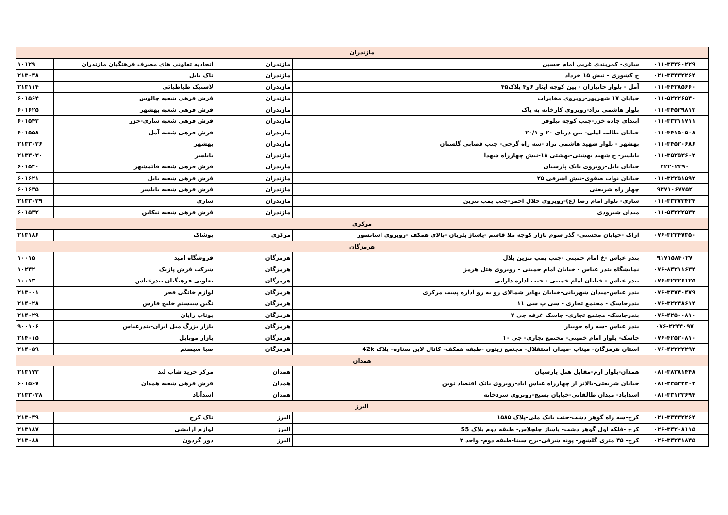| مازندران | | | | |
| ۰۱۱-۳۳۳۶۰۲۲۹ | ساری- کمربندی غربی امام حسین | مازندران | اتحادیه تعاونی های مصرف فرهنگیان مازندران | ۱۰۱۲۹ |
| ۰۲۱-۳۳۴۳۲۲۶۴ | خ کشوری - نبش ۱۵ خرداد | مازندران | تاک بابل | ۲۱۳۰۴۸ |
| ۰۱۱-۴۴۲۸۵۶۶۰ | آمل - بلوار جانبازان - بین کوچه ایثار ۶و۴ پلاک۴۵ | مازندران | لاستیک طباطبائی | ۲۱۳۱۱۴ |
| ۰۱۱-۵۲۲۲۶۵۴۰ | خیابان ۱۷ شهریور-روبروی مخابرات | مازندران | فرش فرهی شعبه چالوس | ۶۰۱۵۶۴ |
| ۰۱۱-۳۴۵۲۹۸۱۳ | بلوار هاشمی نژاد-روبروی کارخانه به پاک | مازندران | فرش فرهی شعبه بهشهر | ۶۰۱۶۲۵ |
| ۰۱۱-۳۳۲۱۱۷۱۱ | ابتدای جاده خزر-جنب کوچه نیلوفر | مازندران | فرش فرهی شعبه ساری-خزر | ۶۰۱۵۴۲ |
| ۰۱۱-۴۴۱۵۰۵۰۸ | خیابان طالب املی- بین دریای ۲۰ و ۲۰/۱ | مازندران | فرش فرهی شعبه آمل | ۶۰۱۵۵۸ |
| ۰۱۱-۳۴۵۲۰۶۸۶ | بهشهر - بلوار شهید هاشمی نژاد -سه راه گرجی- جنب قصابی گلستان | مازندران | بهشهر | ۲۱۳۳۰۲۶ |
| ۰۱۱-۳۵۲۵۳۶۰۲ | بابلسر- خ شهید بهشتی-بهشتی ۱۸-نبش چهارراه شهدا | مازندران | بابلسر | ۲۱۳۳۰۳۰ |
| ۴۲۲۰۲۳۹۰ | خیابان بابل-روبروی بانک پارسیان | مازندران | فرش فرهی شعبه قائمشهر | ۶۰۱۵۴۰ |
| ۰۱۱-۳۲۲۵۱۵۹۲ | خیابان نواب صفوی-نبش اشرفی ۲۵ | مازندران | فرش فرهی شعبه بابل | ۶۰۱۶۲۱ |
| ۹۳۷۱۰۶۷۷۵۲ | چهار راه شریعتی | مازندران | فرش فرهی شعبه بابلسر | ۶۰۱۶۳۵ |
| ۰۱۱-۳۳۲۷۳۴۲۴ | ساری- بلوار امام رضا (ع)-روبروی حلال احمر-جنب پمپ بنزین | مازندران | ساری | ۲۱۳۳۰۲۹ |
| ۰۱۱-۵۴۲۲۲۵۳۳ | میدان شیرودی | مازندران | فرش فرهی شعبه تنکابن | ۶۰۱۵۳۲ |
| مرکزی | | | | |
| ۰۷۶-۳۲۲۴۷۳۵۰ | اراک -خیابان محسنی- گذر سوم بازار کوچه ملا قاسم -پاساژ بلریان -بالای همکف -روبروی اسانسور | مرکزی | پوشاک | ۲۱۳۱۸۶ |
| هرمزگان | | | | |
| ۹۱۷۱۵۸۴۰۲۷ | بندر عباس -خ امام خمینی -جنب پمپ بنزین بلال | هرمزگان | فروشگاه امید | ۱۰۰۱۵ |
| ۰۷۶-۸۴۲۱۱۶۳۴ | نمایشگاه بندر عباس - خیابان امام خمینی - روبروی هتل هرمز | هرمزگان | شرکت فرش پازیک | ۱۰۲۴۲ |
| ۰۷۶-۳۲۲۲۶۱۲۵ | بندر عباس - خیابان امام خمینی - جنب اداره دارایی | هرمزگان | تعاونی فرهنگیان بندرعباس | ۱۰۰۱۳ |
| ۰۷۶-۳۳۷۴۰۴۷۹ | بندر عباس-میدان شهربانی-خیابان بهادر شمالای رو به رو اداره پست مرکزی | هرمزگان | لوازم خانگی فجر | ۲۱۳۰۰۱ |
| ۰۷۶-۳۲۲۴۸۶۱۴ | بندرجاسک - مجتمع تجاری - سی پ سی ۱۱ | هرمزگان | نگین سیستم خلیج فارس | ۲۱۴۰۲۸ |
| ۰۷۶-۴۲۵۰۰۸۱۰ | بندرجاسک- مجتمع تجاری- جاسک غرفه جی ۷ | هرمزگان | یوتاب رایان | ۲۱۴۰۲۹ |
| ۰۷۶-۲۲۴۴۰۹۷ | بندر عباس -سه راه جویبار | هرمزگان | بازار بزرگ مبل ایران-بندرعباس | ۹۰۰۱۰۶ |
| ۰۷۶-۴۲۵۲۰۸۱۰ | جاسک- بلوار امام خمینی- مجتمع تجاری- جی ۱۰ | هرمزگان | بازار موبایل | ۲۱۴۰۱۵ |
| ۰۷۶-۴۲۲۲۲۲۹۲ | استان هرمزگان- میناب -میدان استقلال- مجتمع زیتون -طبقه همکف- کانال لاین ستاره- پلاک 42k | هرمزگان | صبا سیستم | ۲۱۴۰۵۹ |
| همدان | | | | |
| ۰۸۱-۳۸۳۸۱۴۴۸ | همدان-بلوار ارم-مقابل هتل پارسیان | همدان | مرکز خرید شاپ لند | ۲۱۳۱۷۲ |
| ۰۸۱-۳۲۵۳۲۲۰۳ | خیابان شریعتی-بالاتر از چهارراه عباس اباد-روبروی بانک اقتصاد نوین | همدان | فرش فرهی شعبه همدان | ۶۰۱۵۶۷ |
| ۰۸۱-۳۳۱۲۳۶۹۴ | اسداباد- میدان طالقانی-خیابان بسیج-روبروی سردخانه | همدان | اسدآباد | ۲۱۳۳۰۲۸ |
| البرز | | | | |
| ۰۲۱-۳۳۴۳۲۲۶۴ | کرج-سه راه گوهر دشت-جنب بانک ملی-پلاک ۱۵۸۵ | البرز | تاک کرج | ۲۱۳۰۴۹ |
| ۰۲۶-۳۴۲۰۸۱۱۵ | کرج -فلکه اول گوهر دشت- پاساژ چلچلاس- طبقه دوم پلاک S5 | البرز | لوازم ارایشی | ۲۱۳۱۸۷ |
| ۰۲۶-۳۴۲۴۱۸۴۵ | کرج- ۴۵ متری گلشهر- پونه شرقی-برج سینا-طبقه دوم- واحد ۳ | البرز | دور گردون | ۲۱۳۰۸۸ |